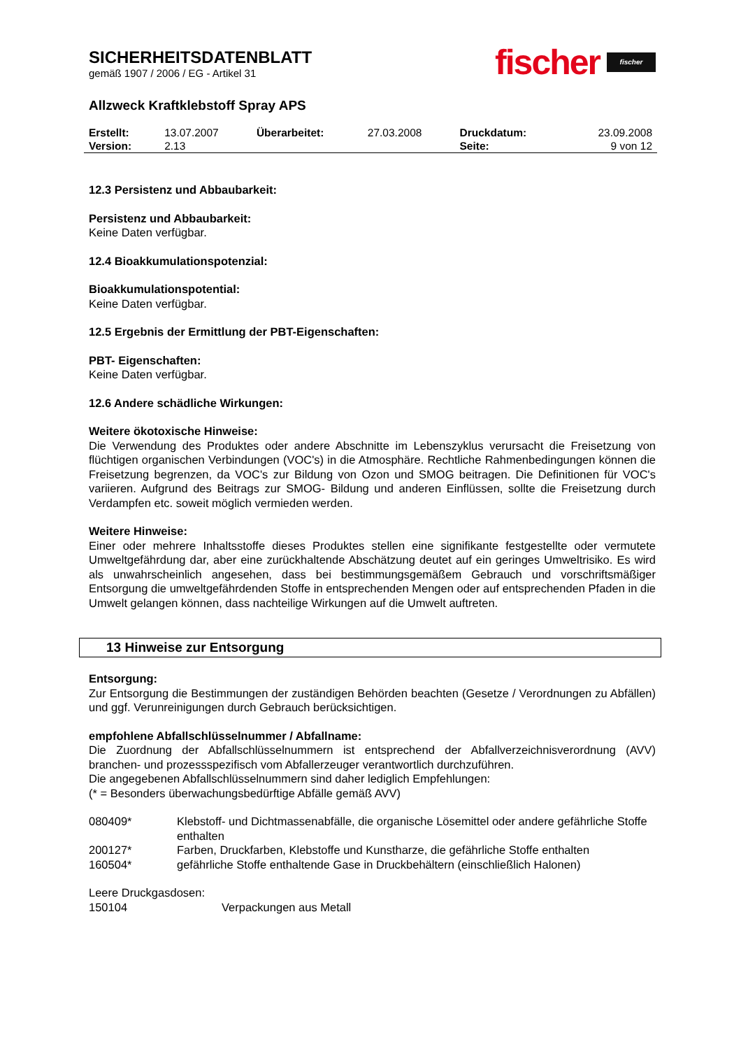SICHERHEITSDATENBLATT
gemäß 1907 / 2006 / EG - Artikel 31
fischer fischer
Allzweck Kraftklebstoff Spray APS
| Erstellt: | 13.07.2007 | Überarbeitet: | 27.03.2008 | Druckdatum: | 23.09.2008 |
| Version: | 2.13 | | | Seite: | 9 von 12 |
12.3 Persistenz und Abbaubarkeit:
Persistenz und Abbaubarkeit:
Keine Daten verfügbar.
12.4 Bioakkumulationspotenzial:
Bioakkumulationspotential:
Keine Daten verfügbar.
12.5 Ergebnis der Ermittlung der PBT-Eigenschaften:
PBT- Eigenschaften:
Keine Daten verfügbar.
12.6 Andere schädliche Wirkungen:
Weitere ökotoxische Hinweise:
Die Verwendung des Produktes oder andere Abschnitte im Lebenszyklus verursacht die Freisetzung von flüchtigen organischen Verbindungen (VOC's) in die Atmosphäre. Rechtliche Rahmenbedingungen können die Freisetzung begrenzen, da VOC's zur Bildung von Ozon und SMOG beitragen. Die Definitionen für VOC's variieren. Aufgrund des Beitrags zur SMOG- Bildung und anderen Einflüssen, sollte die Freisetzung durch Verdampfen etc. soweit möglich vermieden werden.
Weitere Hinweise:
Einer oder mehrere Inhaltsstoffe dieses Produktes stellen eine signifikante festgestellte oder vermutete Umweltgefährdung dar, aber eine zurückhaltende Abschätzung deutet auf ein geringes Umweltrisiko. Es wird als unwahrscheinlich angesehen, dass bei bestimmungsgemäßem Gebrauch und vorschriftsmäßiger Entsorgung die umweltgefährdenden Stoffe in entsprechenden Mengen oder auf entsprechenden Pfaden in die Umwelt gelangen können, dass nachteilige Wirkungen auf die Umwelt auftreten.
13 Hinweise zur Entsorgung
Entsorgung:
Zur Entsorgung die Bestimmungen der zuständigen Behörden beachten (Gesetze / Verordnungen zu Abfällen) und ggf. Verunreinigungen durch Gebrauch berücksichtigen.
empfohlene Abfallschlüsselnummer / Abfallname:
Die Zuordnung der Abfallschlüsselnummern ist entsprechend der Abfallverzeichnisverordnung (AVV) branchen- und prozessspezifisch vom Abfallerzeuger verantwortlich durchzuführen.
Die angegebenen Abfallschlüsselnummern sind daher lediglich Empfehlungen:
(* = Besonders überwachungsbedürftige Abfälle gemäß AVV)
| 080409* | Klebstoff- und Dichtmassenabfälle, die organische Lösemittel oder andere gefährliche Stoffe enthalten |
| 200127* | Farben, Druckfarben, Klebstoffe und Kunstharze, die gefährliche Stoffe enthalten |
| 160504* | gefährliche Stoffe enthaltende Gase in Druckbehältern (einschließlich Halonen) |
Leere Druckgasdosen:
| 150104 | Verpackungen aus Metall |